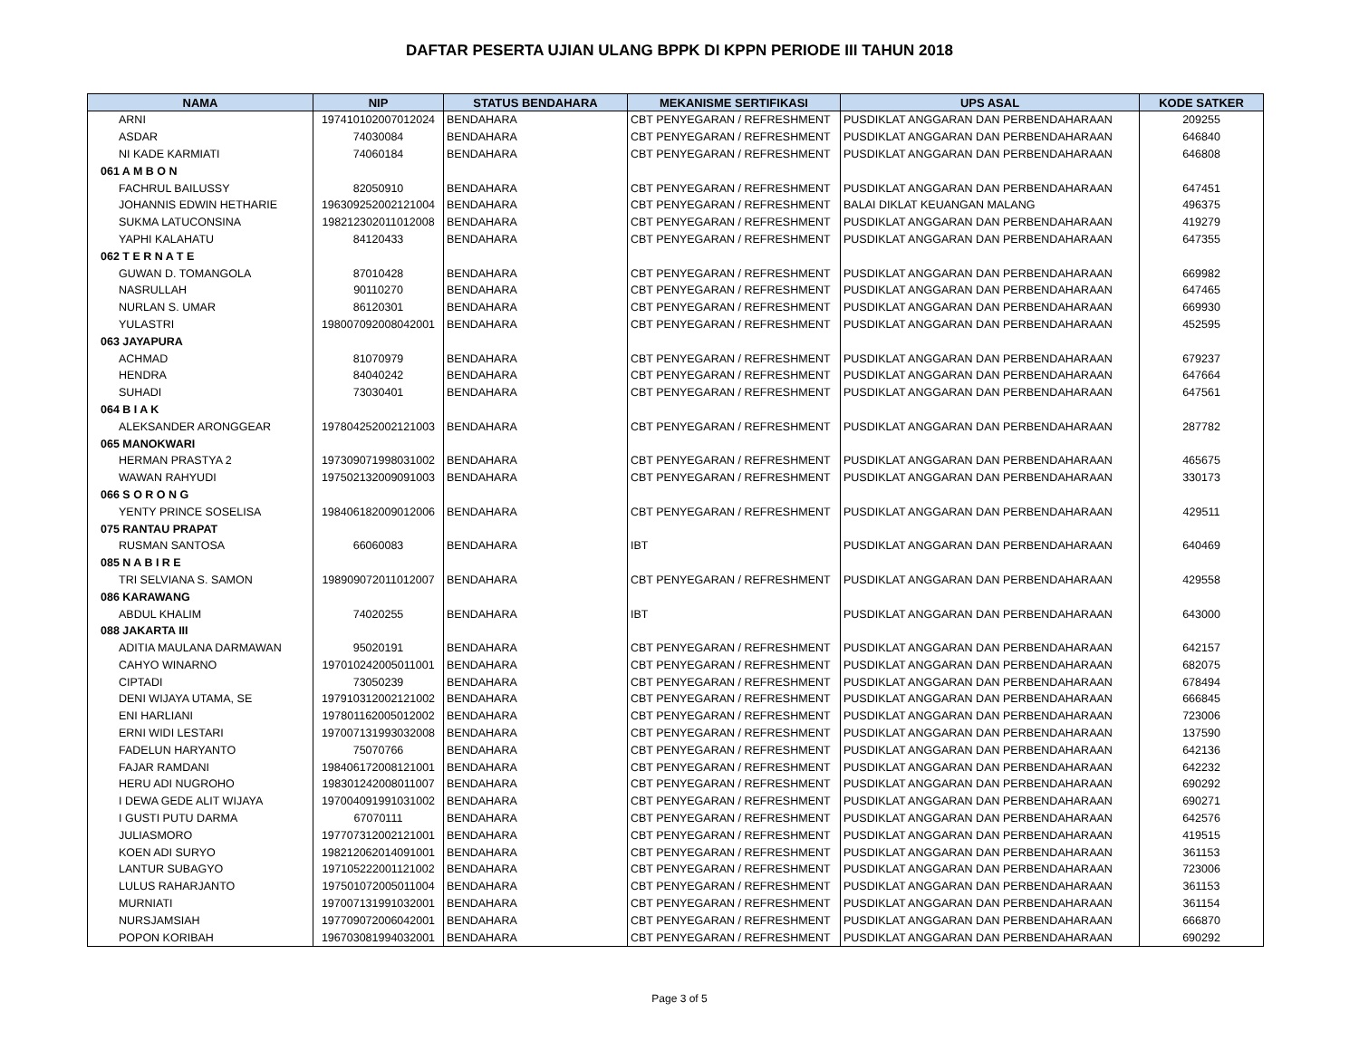DAFTAR PESERTA UJIAN ULANG BPPK DI KPPN PERIODE III TAHUN 2018
| NAMA | NIP | STATUS BENDAHARA | MEKANISME SERTIFIKASI | UPS ASAL | KODE SATKER |
| --- | --- | --- | --- | --- | --- |
| ARNI | 197410102007012024 | BENDAHARA | CBT PENYEGARAN / REFRESHMENT | PUSDIKLAT ANGGARAN DAN PERBENDAHARAAN | 209255 |
| ASDAR | 74030084 | BENDAHARA | CBT PENYEGARAN / REFRESHMENT | PUSDIKLAT ANGGARAN DAN PERBENDAHARAAN | 646840 |
| NI KADE KARMIATI | 74060184 | BENDAHARA | CBT PENYEGARAN / REFRESHMENT | PUSDIKLAT ANGGARAN DAN PERBENDAHARAAN | 646808 |
| 061 A M B O N | | | | | |
| FACHRUL BAILUSSY | 82050910 | BENDAHARA | CBT PENYEGARAN / REFRESHMENT | PUSDIKLAT ANGGARAN DAN PERBENDAHARAAN | 647451 |
| JOHANNIS EDWIN HETHARIE | 196309252002121004 | BENDAHARA | CBT PENYEGARAN / REFRESHMENT | BALAI DIKLAT KEUANGAN MALANG | 496375 |
| SUKMA LATUCONSINA | 198212302011012008 | BENDAHARA | CBT PENYEGARAN / REFRESHMENT | PUSDIKLAT ANGGARAN DAN PERBENDAHARAAN | 419279 |
| YAPHI KALAHATU | 84120433 | BENDAHARA | CBT PENYEGARAN / REFRESHMENT | PUSDIKLAT ANGGARAN DAN PERBENDAHARAAN | 647355 |
| 062 T E R N A T E | | | | | |
| GUWAN D. TOMANGOLA | 87010428 | BENDAHARA | CBT PENYEGARAN / REFRESHMENT | PUSDIKLAT ANGGARAN DAN PERBENDAHARAAN | 669982 |
| NASRULLAH | 90110270 | BENDAHARA | CBT PENYEGARAN / REFRESHMENT | PUSDIKLAT ANGGARAN DAN PERBENDAHARAAN | 647465 |
| NURLAN S. UMAR | 86120301 | BENDAHARA | CBT PENYEGARAN / REFRESHMENT | PUSDIKLAT ANGGARAN DAN PERBENDAHARAAN | 669930 |
| YULASTRI | 198007092008042001 | BENDAHARA | CBT PENYEGARAN / REFRESHMENT | PUSDIKLAT ANGGARAN DAN PERBENDAHARAAN | 452595 |
| 063 JAYAPURA | | | | | |
| ACHMAD | 81070979 | BENDAHARA | CBT PENYEGARAN / REFRESHMENT | PUSDIKLAT ANGGARAN DAN PERBENDAHARAAN | 679237 |
| HENDRA | 84040242 | BENDAHARA | CBT PENYEGARAN / REFRESHMENT | PUSDIKLAT ANGGARAN DAN PERBENDAHARAAN | 647664 |
| SUHADI | 73030401 | BENDAHARA | CBT PENYEGARAN / REFRESHMENT | PUSDIKLAT ANGGARAN DAN PERBENDAHARAAN | 647561 |
| 064 B I A K | | | | | |
| ALEKSANDER ARONGGEAR | 197804252002121003 | BENDAHARA | CBT PENYEGARAN / REFRESHMENT | PUSDIKLAT ANGGARAN DAN PERBENDAHARAAN | 287782 |
| 065 MANOKWARI | | | | | |
| HERMAN PRASTYA 2 | 197309071998031002 | BENDAHARA | CBT PENYEGARAN / REFRESHMENT | PUSDIKLAT ANGGARAN DAN PERBENDAHARAAN | 465675 |
| WAWAN RAHYUDI | 197502132009091003 | BENDAHARA | CBT PENYEGARAN / REFRESHMENT | PUSDIKLAT ANGGARAN DAN PERBENDAHARAAN | 330173 |
| 066 S O R O N G | | | | | |
| YENTY PRINCE SOSELISA | 198406182009012006 | BENDAHARA | CBT PENYEGARAN / REFRESHMENT | PUSDIKLAT ANGGARAN DAN PERBENDAHARAAN | 429511 |
| 075 RANTAU PRAPAT | | | | | |
| RUSMAN SANTOSA | 66060083 | BENDAHARA | IBT | PUSDIKLAT ANGGARAN DAN PERBENDAHARAAN | 640469 |
| 085 N A B I R E | | | | | |
| TRI SELVIANA S. SAMON | 198909072011012007 | BENDAHARA | CBT PENYEGARAN / REFRESHMENT | PUSDIKLAT ANGGARAN DAN PERBENDAHARAAN | 429558 |
| 086 KARAWANG | | | | | |
| ABDUL KHALIM | 74020255 | BENDAHARA | IBT | PUSDIKLAT ANGGARAN DAN PERBENDAHARAAN | 643000 |
| 088 JAKARTA III | | | | | |
| ADITIA MAULANA DARMAWAN | 95020191 | BENDAHARA | CBT PENYEGARAN / REFRESHMENT | PUSDIKLAT ANGGARAN DAN PERBENDAHARAAN | 642157 |
| CAHYO WINARNO | 197010242005011001 | BENDAHARA | CBT PENYEGARAN / REFRESHMENT | PUSDIKLAT ANGGARAN DAN PERBENDAHARAAN | 682075 |
| CIPTADI | 73050239 | BENDAHARA | CBT PENYEGARAN / REFRESHMENT | PUSDIKLAT ANGGARAN DAN PERBENDAHARAAN | 678494 |
| DENI WIJAYA UTAMA, SE | 197910312002121002 | BENDAHARA | CBT PENYEGARAN / REFRESHMENT | PUSDIKLAT ANGGARAN DAN PERBENDAHARAAN | 666845 |
| ENI HARLIANI | 197801162005012002 | BENDAHARA | CBT PENYEGARAN / REFRESHMENT | PUSDIKLAT ANGGARAN DAN PERBENDAHARAAN | 723006 |
| ERNI WIDI LESTARI | 197007131993032008 | BENDAHARA | CBT PENYEGARAN / REFRESHMENT | PUSDIKLAT ANGGARAN DAN PERBENDAHARAAN | 137590 |
| FADELUN HARYANTO | 75070766 | BENDAHARA | CBT PENYEGARAN / REFRESHMENT | PUSDIKLAT ANGGARAN DAN PERBENDAHARAAN | 642136 |
| FAJAR RAMDANI | 198406172008121001 | BENDAHARA | CBT PENYEGARAN / REFRESHMENT | PUSDIKLAT ANGGARAN DAN PERBENDAHARAAN | 642232 |
| HERU ADI NUGROHO | 198301242008011007 | BENDAHARA | CBT PENYEGARAN / REFRESHMENT | PUSDIKLAT ANGGARAN DAN PERBENDAHARAAN | 690292 |
| I DEWA GEDE ALIT WIJAYA | 197004091991031002 | BENDAHARA | CBT PENYEGARAN / REFRESHMENT | PUSDIKLAT ANGGARAN DAN PERBENDAHARAAN | 690271 |
| I GUSTI PUTU DARMA | 67070111 | BENDAHARA | CBT PENYEGARAN / REFRESHMENT | PUSDIKLAT ANGGARAN DAN PERBENDAHARAAN | 642576 |
| JULIASMORO | 197707312002121001 | BENDAHARA | CBT PENYEGARAN / REFRESHMENT | PUSDIKLAT ANGGARAN DAN PERBENDAHARAAN | 419515 |
| KOEN ADI SURYO | 198212062014091001 | BENDAHARA | CBT PENYEGARAN / REFRESHMENT | PUSDIKLAT ANGGARAN DAN PERBENDAHARAAN | 361153 |
| LANTUR SUBAGYO | 197105222001121002 | BENDAHARA | CBT PENYEGARAN / REFRESHMENT | PUSDIKLAT ANGGARAN DAN PERBENDAHARAAN | 723006 |
| LULUS RAHARJANTO | 197501072005011004 | BENDAHARA | CBT PENYEGARAN / REFRESHMENT | PUSDIKLAT ANGGARAN DAN PERBENDAHARAAN | 361153 |
| MURNIATI | 197007131991032001 | BENDAHARA | CBT PENYEGARAN / REFRESHMENT | PUSDIKLAT ANGGARAN DAN PERBENDAHARAAN | 361154 |
| NURSJAMSIAH | 197709072006042001 | BENDAHARA | CBT PENYEGARAN / REFRESHMENT | PUSDIKLAT ANGGARAN DAN PERBENDAHARAAN | 666870 |
| POPON KORIBAH | 196703081994032001 | BENDAHARA | CBT PENYEGARAN / REFRESHMENT | PUSDIKLAT ANGGARAN DAN PERBENDAHARAAN | 690292 |
Page 3 of 5